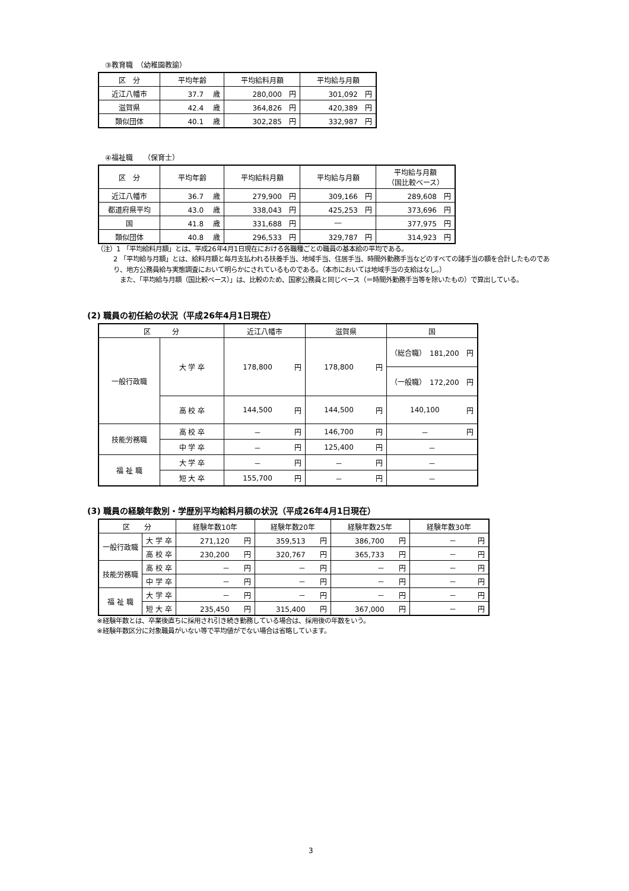③教育職　（幼稚園教諭）
| 区 分 | 平均年齢 | 平均給料月額 | 平均給与月額 |
| --- | --- | --- | --- |
| 近江八幡市 | 37.7 歳 | 280,000 円 | 301,092 円 |
| 滋賀県 | 42.4 歳 | 364,826 円 | 420,389 円 |
| 類似団体 | 40.1 歳 | 302,285 円 | 332,987 円 |
④福祉職　　（保育士）
| 区 分 | 平均年齢 | 平均給料月額 | 平均給与月額 | 平均給与月額 （国比較ベース） |
| --- | --- | --- | --- | --- |
| 近江八幡市 | 36.7 歳 | 279,900 円 | 309,166 円 | 289,608 円 |
| 都道府県平均 | 43.0 歳 | 338,043 円 | 425,253 円 | 373,696 円 |
| 国 | 41.8 歳 | 331,688 円 | ― | 377,975 円 |
| 類似団体 | 40.8 歳 | 296,533 円 | 329,787 円 | 314,923 円 |
（注）1 「平均給料月額」とは、平成26年4月1日現在における各職種ごとの職員の基本給の平均である。
2 「平均給与月額」とは、給料月額と毎月支払われる扶養手当、地域手当、住居手当、時間外勤務手当などのすべての諸手当の額を合計したものであり、地方公務員給与実態調査において明らかにされているものである。（本市においては地域手当の支給はなし。）
　また、「平均給与月額（国比較ベース）」は、比較のため、国家公務員と同じベース（＝時間外勤務手当等を除いたもの）で算出している。
(2) 職員の初任給の状況（平成26年4月1日現在）
| 区 分 | | 近江八幡市 | | 滋賀県 | | 国 | |
| --- | --- | --- | --- | --- | --- | --- | --- |
| 一般行政職 | 大 学 卒 | 178,800 | 円 | 178,800 | 円 | （総合職） 181,200 | 円 |
| | | | | | | （一般職） 172,200 | 円 |
| | 高 校 卒 | 144,500 | 円 | 144,500 | 円 | 140,100 | 円 |
| 技能労務職 | 高 校 卒 | － | 円 | 146,700 | 円 | － | 円 |
| | 中 学 卒 | － | 円 | 125,400 | 円 | － | |
| 福 祉 職 | 大 学 卒 | － | 円 | － | 円 | － | |
| | 短 大 卒 | 155,700 | 円 | － | 円 | － | |
(3) 職員の経験年数別・学歴別平均給料月額の状況（平成26年4月1日現在）
| 区 分 | | 経験年数10年 | 経験年数20年 | 経験年数25年 | 経験年数30年 |
| --- | --- | --- | --- | --- | --- |
| 一般行政職 | 大 学 卒 | 271,120 円 | 359,513 円 | 386,700 円 | － 円 |
| | 高 校 卒 | 230,200 円 | 320,767 円 | 365,733 円 | － 円 |
| 技能労務職 | 高 校 卒 | － 円 | － 円 | － 円 | － 円 |
| | 中 学 卒 | － 円 | － 円 | － 円 | － 円 |
| 福 祉 職 | 大 学 卒 | － 円 | － 円 | － 円 | － 円 |
| | 短 大 卒 | 235,450 円 | 315,400 円 | 367,000 円 | － 円 |
※経験年数とは、卒業後直ちに採用され引き続き勤務している場合は、採用後の年数をいう。
※経験年数区分に対象職員がいない等で平均値がでない場合は省略しています。
3